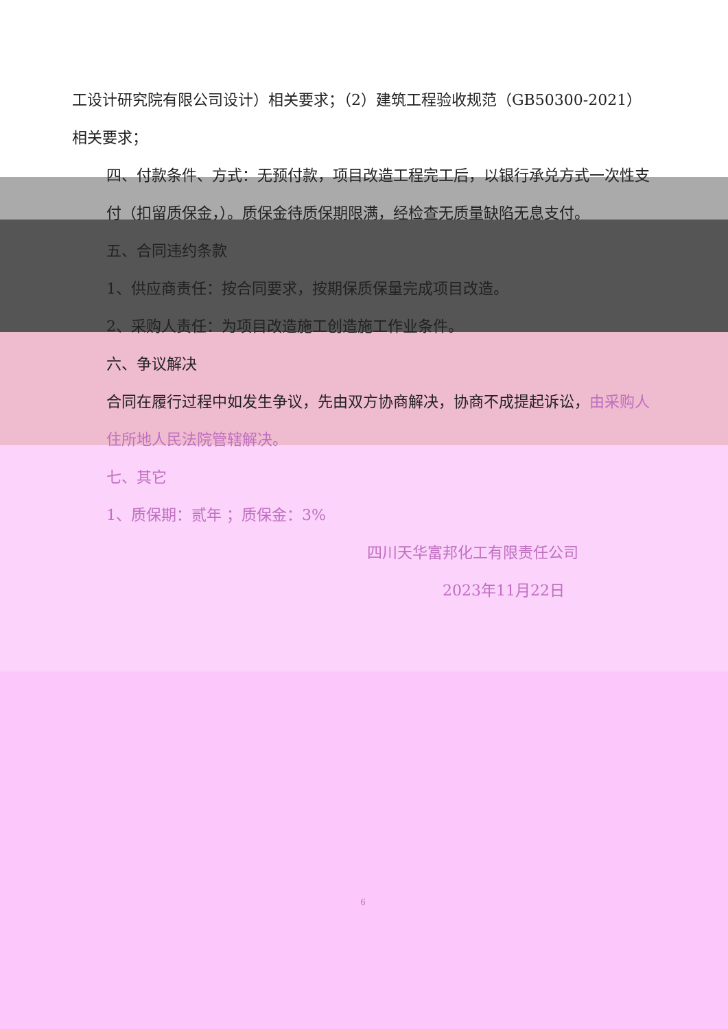工设计研究院有限公司设计）相关要求；（2）建筑工程验收规范（GB50300-2021）相关要求；
四、付款条件、方式：无预付款，项目改造工程完工后，以银行承兑方式一次性支付（扣留质保金，）。质保金待质保期限满，经检查无质量缺陷无息支付。
五、合同违约条款
1、供应商责任：按合同要求，按期保质保量完成项目改造。
2、采购人责任：为项目改造施工创造施工作业条件。
六、争议解决
合同在履行过程中如发生争议，先由双方协商解决，协商不成提起诉讼，由采购人住所地人民法院管辖解决。
七、其它
1、质保期：贰年 ；质保金：3%
四川天华富邦化工有限责任公司
2023年11月22日
6